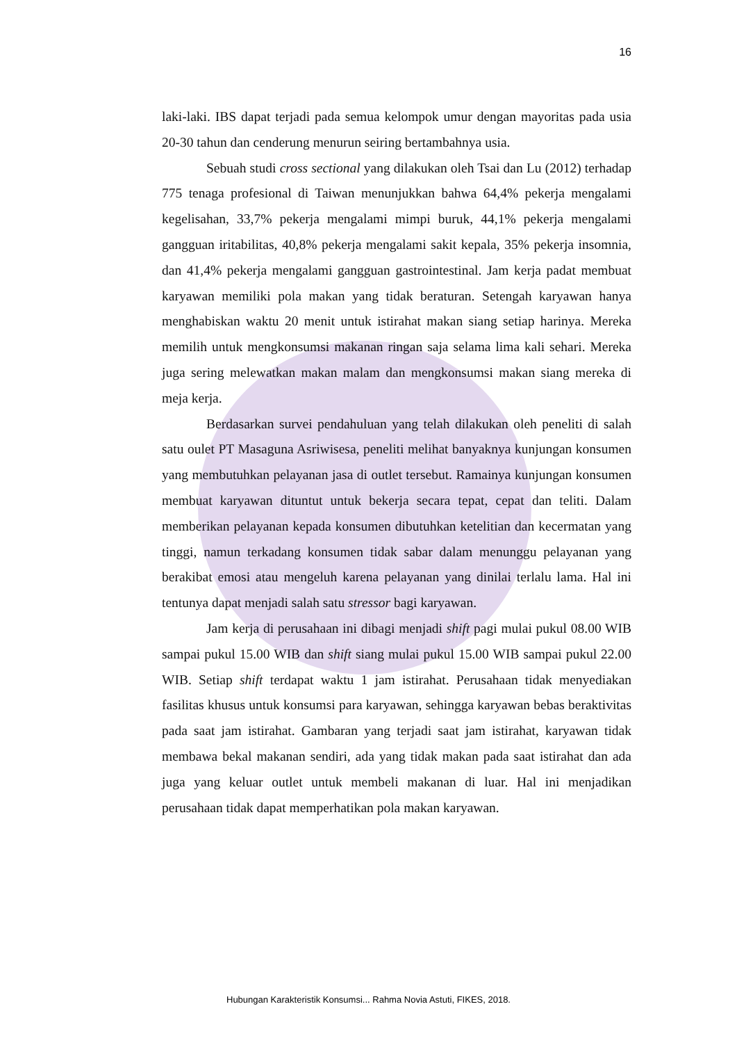16
laki-laki. IBS dapat terjadi pada semua kelompok umur dengan mayoritas pada usia 20-30 tahun dan cenderung menurun seiring bertambahnya usia.
Sebuah studi cross sectional yang dilakukan oleh Tsai dan Lu (2012) terhadap 775 tenaga profesional di Taiwan menunjukkan bahwa 64,4% pekerja mengalami kegelisahan, 33,7% pekerja mengalami mimpi buruk, 44,1% pekerja mengalami gangguan iritabilitas, 40,8% pekerja mengalami sakit kepala, 35% pekerja insomnia, dan 41,4% pekerja mengalami gangguan gastrointestinal. Jam kerja padat membuat karyawan memiliki pola makan yang tidak beraturan. Setengah karyawan hanya menghabiskan waktu 20 menit untuk istirahat makan siang setiap harinya. Mereka memilih untuk mengkonsumsi makanan ringan saja selama lima kali sehari. Mereka juga sering melewatkan makan malam dan mengkonsumsi makan siang mereka di meja kerja.
Berdasarkan survei pendahuluan yang telah dilakukan oleh peneliti di salah satu oulet PT Masaguna Asriwisesa, peneliti melihat banyaknya kunjungan konsumen yang membutuhkan pelayanan jasa di outlet tersebut. Ramainya kunjungan konsumen membuat karyawan dituntut untuk bekerja secara tepat, cepat dan teliti. Dalam memberikan pelayanan kepada konsumen dibutuhkan ketelitian dan kecermatan yang tinggi, namun terkadang konsumen tidak sabar dalam menunggu pelayanan yang berakibat emosi atau mengeluh karena pelayanan yang dinilai terlalu lama. Hal ini tentunya dapat menjadi salah satu stressor bagi karyawan.
Jam kerja di perusahaan ini dibagi menjadi shift pagi mulai pukul 08.00 WIB sampai pukul 15.00 WIB dan shift siang mulai pukul 15.00 WIB sampai pukul 22.00 WIB. Setiap shift terdapat waktu 1 jam istirahat. Perusahaan tidak menyediakan fasilitas khusus untuk konsumsi para karyawan, sehingga karyawan bebas beraktivitas pada saat jam istirahat. Gambaran yang terjadi saat jam istirahat, karyawan tidak membawa bekal makanan sendiri, ada yang tidak makan pada saat istirahat dan ada juga yang keluar outlet untuk membeli makanan di luar. Hal ini menjadikan perusahaan tidak dapat memperhatikan pola makan karyawan.
Hubungan Karakteristik Konsumsi... Rahma Novia Astuti, FIKES, 2018.